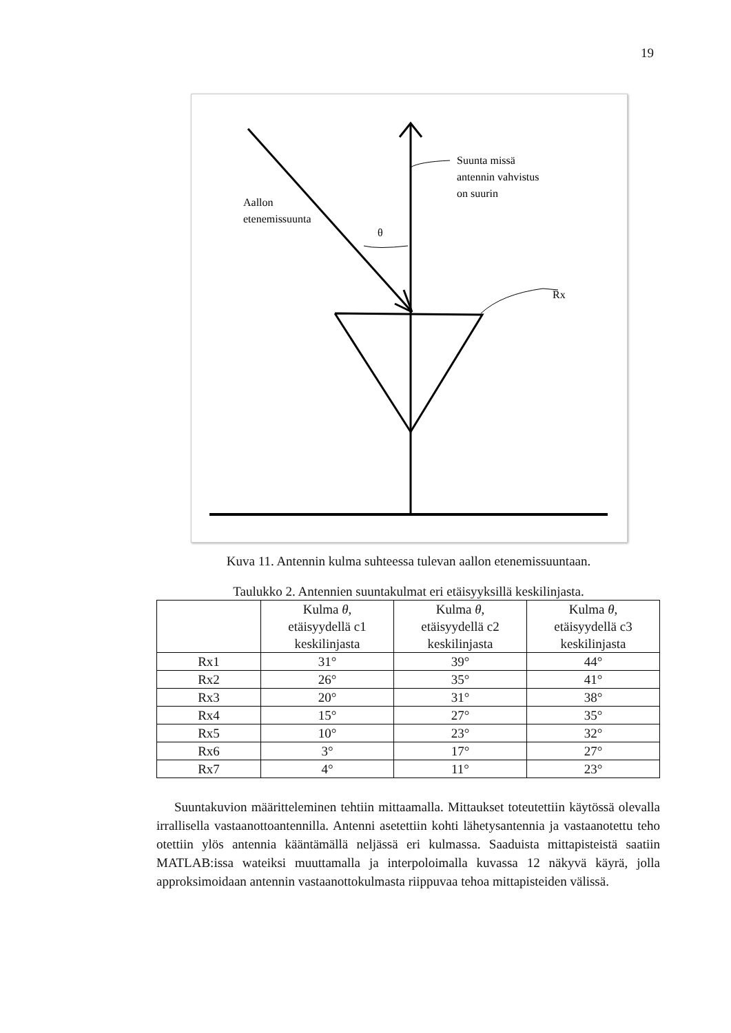19
Suunta missä
antennin vahvistus
on suurin
Aallon
etenemissuunta
θ
Rx
Kuva 11. Antennin kulma suhteessa tulevan aallon etenemissuuntaan.
Taulukko 2. Antennien suuntakulmat eri etäisyyksillä keskilinjasta.
| | Kulma θ , etäisyydellä c1 keskilinjasta | Kulma θ , etäisyydellä c2 keskilinjasta | Kulma θ , etäisyydellä c3 keskilinjasta |
| --- | --- | --- | --- |
| Rx1 | 31° | 39° | 44° |
| Rx2 | 26° | 35° | 41° |
| Rx3 | 20° | 31° | 38° |
| Rx4 | 15° | 27° | 35° |
| Rx5 | 10° | 23° | 32° |
| Rx6 | 3° | 17° | 27° |
| Rx7 | 4° | 11° | 23° |
Suuntakuvion määritteleminen tehtiin mittaamalla. Mittaukset toteutettiin käytössä olevalla irrallisella vastaanottoantennilla. Antenni asetettiin kohti lähetysantennia ja vastaanotettu teho otettiin ylös antennia kääntämällä neljässä eri kulmassa. Saaduista mittapisteistä saatiin MATLAB:issa wateiksi muuttamalla ja interpoloimalla kuvassa 12 näkyvä käyrä, jolla approksimoidaan antennin vastaanottokulmasta riippuvaa tehoa mittapisteiden välissä.